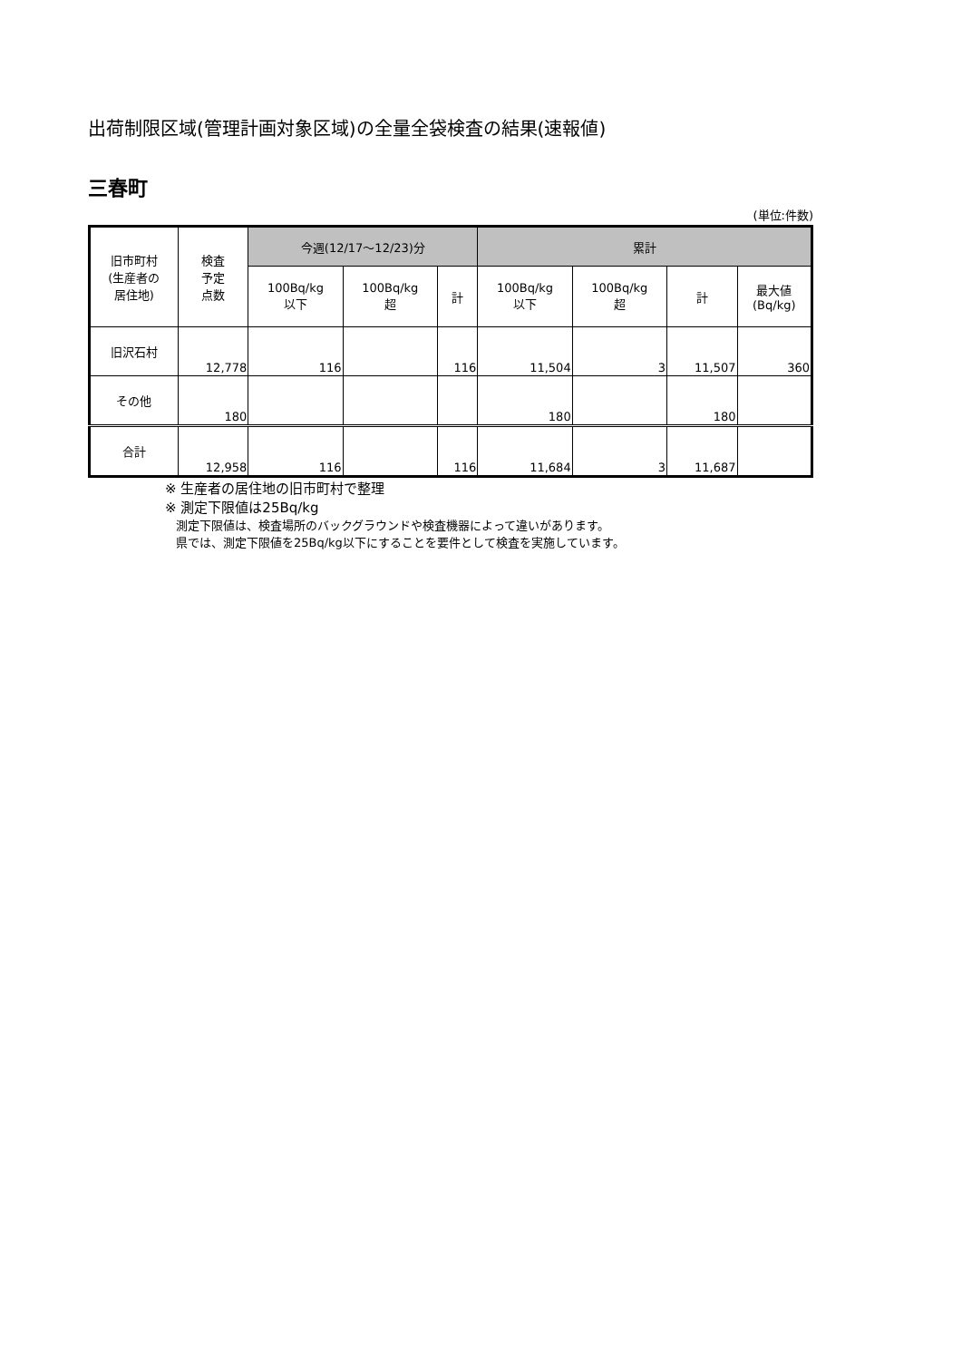出荷制限区域(管理計画対象区域)の全量全袋検査の結果(速報値)
三春町
(単位:件数)
| 旧市町村 (生産者の 居住地) | 検査 予定 点数 | 今週(12/17～12/23)分 | | | 累計 | | | |
| --- | --- | --- | --- | --- | --- | --- | --- | --- |
| | | 100Bq/kg 以下 | 100Bq/kg 超 | 計 | 100Bq/kg 以下 | 100Bq/kg 超 | 計 | 最大値 (Bq/kg) |
| 旧沢石村 | 12,778 | 116 | | 116 | 11,504 | 3 | 11,507 | 360 |
| その他 | 180 | | | | 180 | | 180 | |
| 合計 | 12,958 | 116 | | 116 | 11,684 | 3 | 11,687 | |
※ 生産者の居住地の旧市町村で整理
※ 測定下限値は25Bq/kg
測定下限値は、検査場所のバックグラウンドや検査機器によって違いがあります。
県では、測定下限値を25Bq/kg以下にすることを要件として検査を実施しています。